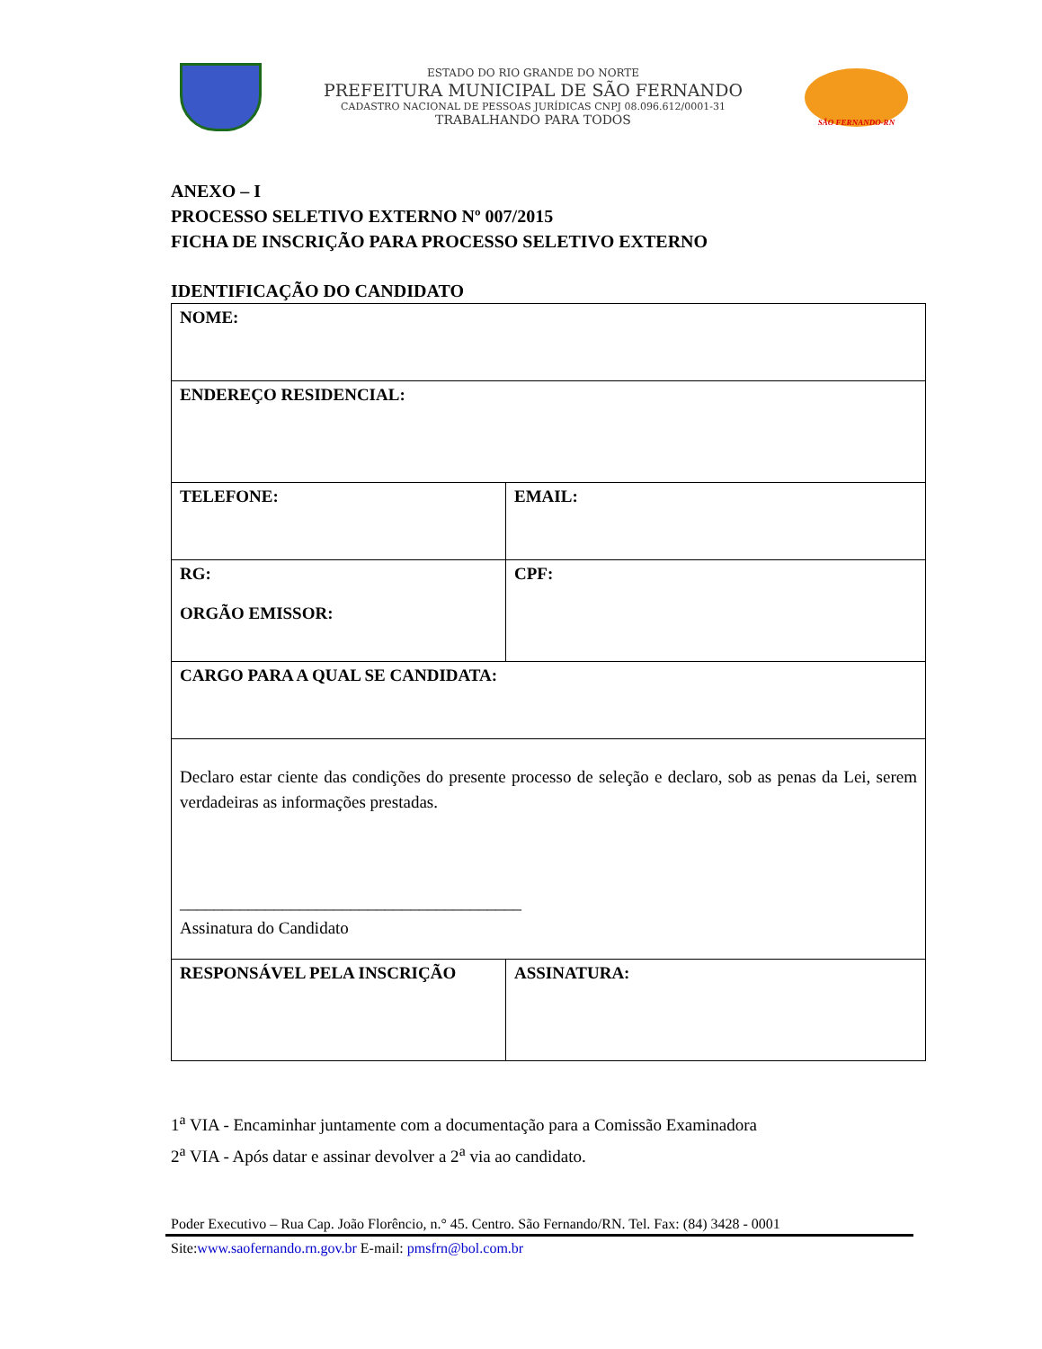ESTADO DO RIO GRANDE DO NORTE
PREFEITURA MUNICIPAL DE SÃO FERNANDO
CADASTRO NACIONAL DE PESSOAS JURÍDICAS CNPJ 08.096.612/0001-31
TRABALHANDO PARA TODOS
SÃO FERNANDO-RN
ANEXO – I
PROCESSO SELETIVO EXTERNO Nº 007/2015
FICHA DE INSCRIÇÃO PARA PROCESSO SELETIVO EXTERNO
IDENTIFICAÇÃO DO CANDIDATO
| NOME: | |
| ENDEREÇO RESIDENCIAL: | |
| TELEFONE: | EMAIL: |
| RG: ORGÃO EMISSOR: | CPF: |
| CARGO PARA A QUAL SE CANDIDATA: | |
| Declaro estar ciente das condições do presente processo de seleção e declaro, sob as penas da Lei, serem verdadeiras as informações prestadas. ________________________________________ Assinatura do Candidato | |
| RESPONSÁVEL PELA INSCRIÇÃO | ASSINATURA: |
1<sup>a</sup> VIA - Encaminhar juntamente com a documentação para a Comissão Examinadora
2<sup>a</sup> VIA - Após datar e assinar devolver a 2<sup>a</sup> via ao candidato.
Poder Executivo – Rua Cap. João Florêncio, n.° 45. Centro. São Fernando/RN. Tel. Fax: (84) 3428 - 0001
Site:www.saofernando.rn.gov.br E-mail: pmsfrn@bol.com.br